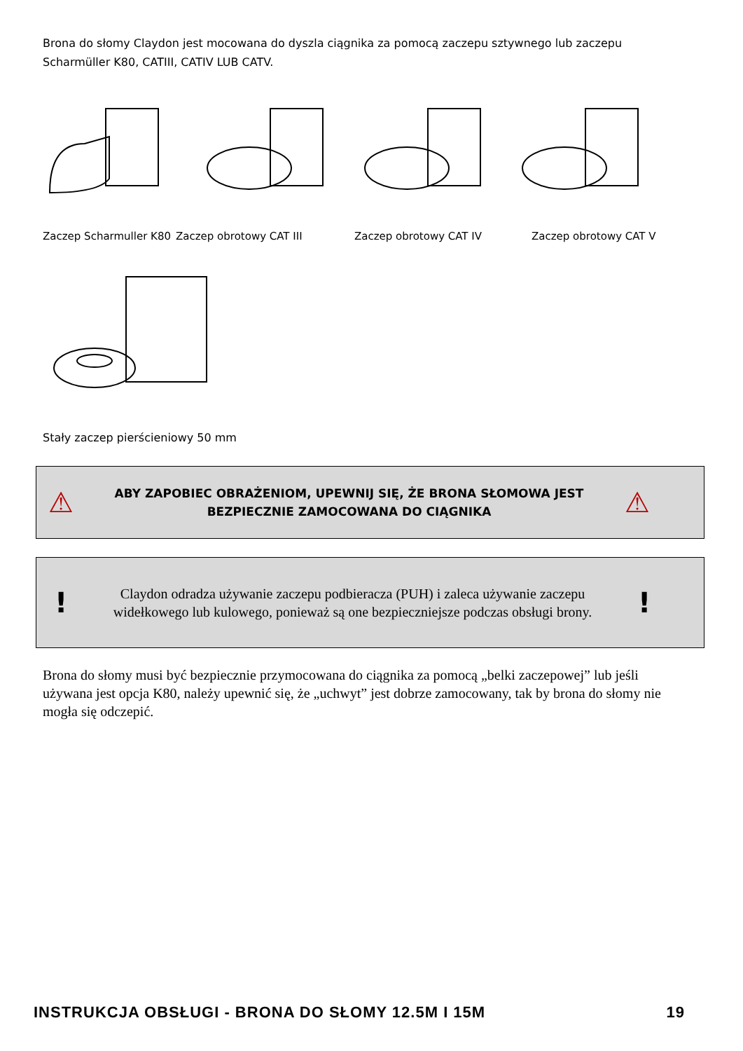Brona do słomy Claydon jest mocowana do dyszla ciągnika za pomocą zaczepu sztywnego lub zaczepu Scharmüller K80, CATIII, CATIV LUB CATV.
Zaczep Scharmuller K80 Zaczep obrotowy CAT III Zaczep obrotowy CAT IV Zaczep obrotowy CAT V
Stały zaczep pierścieniowy 50 mm
⚠
ABY ZAPOBIEC OBRAŻENIOM, UPEWNIJ SIĘ, ŻE BRONA SŁOMOWA JEST BEZPIECZNIE ZAMOCOWANA DO CIĄGNIKA
⚠
!
Claydon odradza używanie zaczepu podbieracza (PUH) i zaleca używanie zaczepu widełkowego lub kulowego, ponieważ są one bezpieczniejsze podczas obsługi brony.
!
Brona do słomy musi być bezpiecznie przymocowana do ciągnika za pomocą „belki zaczepowej” lub jeśli używana jest opcja K80, należy upewnić się, że „uchwyt” jest dobrze zamocowany, tak by brona do słomy nie mogła się odczepić.
INSTRUKCJA OBSŁUGI - BRONA DO SŁOMY 12.5M I 15M 19